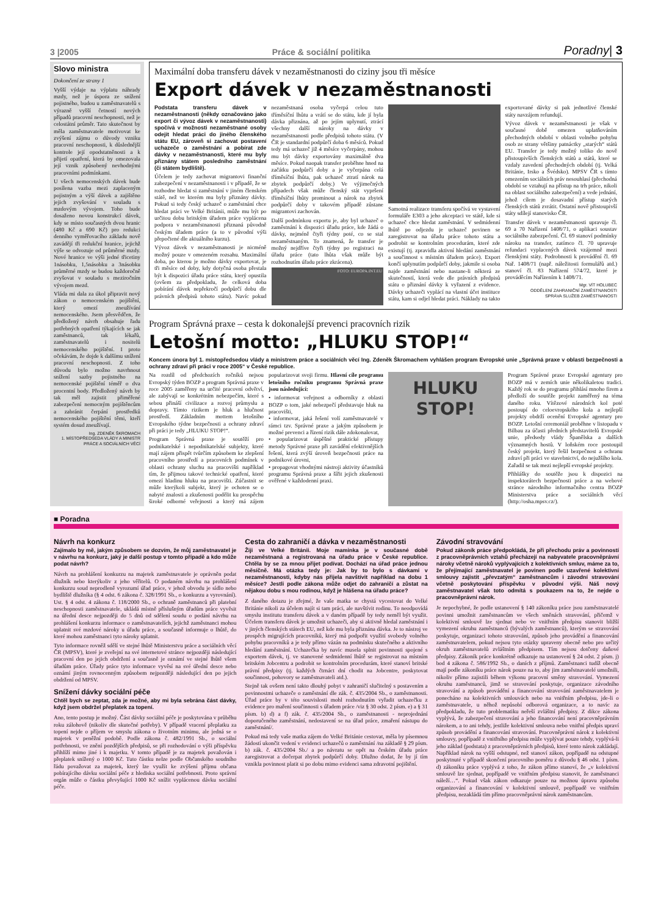3 |2005 Práce & sociální politika Poradny| 3
Slovo ministra
Dokončení ze strany 1
Vyšší výdaje na výplatu náhrady mzdy, než je úspora ze snížení pojistného, budou u zaměstnavatelů s výrazně vyšší četností nových případů pracovní neschopnosti, než je celostátní průměr. Tato skutečnost by měla zaměstnavatele motivovat ke zvýšení zájmu o důvody vzniku pracovní neschopnosti, k důslednější kontrole její opodstatněnosti a k přijetí opatření, která by omezovala její vznik způsobený nevhodnými pracovními podmínkami.
U všech nemocenských dávek bude posílena vazba mezi zaplaceným pojistným a výší dávek a zajištěno jejich zvyšování v souladu s mzdovým vývojem. Toho bude dosaženo novou konstrukcí dávek, kdy se místo současných dvou hranic (480 Kč a 690 Kč) pro redukci denního vyměřovacího základu nově zavádějí tři redukční hranice, jejichž výše se odvozuje od průměrné mzdy. Nové hranice ve výši jedné třicetiny 1násobku, 1,5násobku a 3násobku průměrné mzdy se budou každoročně zvyšovat v souladu s meziročním vývojem mezd.
Vláda mi dala za úkol připravit nový zákon o nemocenském pojištění, který omezí zneužívání nemocenského. Jsem přesvědčen, že předložený návrh obsahuje řadu potřebných opatření týkajících se jak zaměstnanců, tak lékařů, zaměstnavatelů i nositelů nemocenského pojištění. I proto očekávám, že dojde k dalšímu snížení pracovní neschopnosti. Z toho důvodu bylo možno navrhnout snížení sazby pojistného na nemocenské pojištění téměř o dva procentní body. Předložený návrh by tak měl zajistit přiměřené zabezpečení nemocným pojištěncům a zabránit čerpání prostředků nemocenského pojištění těmi, kteří systém dosud zneužívají.
Ing. ZDENĚK ŠKROMACH
1. MÍSTOPŘEDSEDA VLÁDY A MINISTR PRÁCE A SOCIÁLNÍCH VĚCÍ
Maximální doba transferu dávek v nezaměstnanosti do ciziny jsou tři měsíce
Export dávek v nezaměstnanosti
Podstata transferu dávek v nezaměstnanosti (někdy označováno jako export či vývoz dávek v nezaměstnanosti) spočívá v možnosti nezaměstnané osoby odejít hledat práci do jiného členského státu EU, zároveň si zachovat postavení uchazeče o zaměstnání a pobírat zde dávky v nezaměstnanosti, které mu byly přiznány státem posledního zaměstnání (či státem bydliště).
Účelem je tedy zachovat migrantovi finanční zabezpečení v nezaměstnanosti i v případě, že se rozhodne hledat si zaměstnání v jiném členském státě, než ve kterém mu byly přiznány dávky. Pokud si tedy český uchazeč o zaměstnání chce hledat práci ve Velké Británii, může mu být po určitou dobu britským úřadem práce vyplácena podpora v nezaměstnanosti přiznaná původně českým úřadem práce (a to v původní výši přepočtené dle aktuálního kurzu).
Vývoz dávek v nezaměstnanosti je nicméně možný pouze v omezeném rozsahu. Maximální doba, po kterou je možno dávky exportovat, je tři měsíce od doby, kdy dotyčná osoba přestala být k dispozici úřadu práce státu, který opustila (ovšem za předpokladu, že celková doba pobírání dávek nepřekročí podpůrčí dobu dle právních předpisů tohoto státu). Navíc pokud nezaměstnaná osoba vyčerpá celou tuto tříměsíční lhůtu a vrátí se do státu, kde jí byla dávka přiznána, až po jejím uplynutí, ztrácí všechny další nároky na dávky v nezaměstnanosti podle předpisů tohoto státu. (V ČR je standardní podpůrčí doba 6 měsíců. Pokud tedy má uchazeč již 4 měsíce vyčerpány, mohou mu být dávky exportovány maximálně dva měsíce. Pokud naopak transfer proběhne hned na začátku podpůrčí doby a je vyčerpána celá tříměsíční lhůta, pak uchazeč ztratí nárok na zbytek podpůrčí doby.) Ve výjimečných případech však může členský stát vypršení tříměsíční lhůty prominout a nárok na zbytek podpůrčí doby v takovém případě zůstane migrantovi zachován.
Další podmínkou exportu je, aby byl uchazeč o zaměstnání k dispozici úřadu práce, kde žádá o dávky, nejméně čtyři týdny poté, co se stal nezaměstnaným. To znamená, že transfer je možný nejdříve čtyři týdny po registraci na úřadu práce (tato lhůta však může být rozhodnutím úřadu práce zkrácena).
FOTO: EUROPA.INT.EU
Samotná realizace transferu spočívá ve vystavení formuláře E303 a jeho akceptaci ve státě, kde si uchazeč chce hledat zaměstnání. V sedmidenní lhůtě po odjezdu je uchazeč povinen se zaregistrovat na úřadu práce tohoto státu a podrobit se kontrolním procedurám, které zde existují (tj. zpravidla aktivní hledání zaměstnání a součinnost s místním úřadem práce). Export končí uplynutím podpůrčí doby, jakmile si osoba najde zaměstnání nebo nastane-li některá ze skutečností, která vede dle právních předpisů státu o přiznání dávky k vyřazení z evidence. Dávky uchazeči vyplácí na vlastní účet instituce státu, kam si odjel hledat práci. Náklady na takto exportované dávky si pak jednotlivé členské státy navzájem refundují.
Vývoz dávek v nezaměstnanosti je však v současné době omezen uplatňováním přechodných období v oblasti volného pohybu osob ze strany většiny patnáctky „starých“ států EU. Transfer je tedy možný toliko do nově přistoupivších členských států a států, které se vzdaly zavedení přechodných období (tj. Velká Británie, Irsko a Švédsko). MPSV ČR s tímto omezením sociálních práv nesouhlasí (přechodná období se vztahují na přístup na trh práce, nikoli na oblast sociálního zabezpečení) a vede jednání, jehož cílem je dosavadní přístup starých členských států zvrátit. Ostatní nově přistoupivší státy sdílejí stanovisko ČR.
Transfer dávek v nezaměstnanosti upravuje čl. 69 a 70 Nařízení 1408/71, o aplikaci soustav sociálního zabezpečení. Čl. 69 stanoví podmínky nároku na transfer, zatímco čl. 70 upravuje refundaci vyplacených dávek vzájemně mezi členskými státy. Podrobnosti k provádění čl. 69 Nař. 1408/71 (např. náležitosti formulářů atd.) stanoví čl. 83 Nařízení 574/72, které je prováděcím Nařízením k 1408/71.
Mgr. VÍT HOLUBEC
ODDĚLENÍ ZAHRANIČNÍ ZAMĚSTNANOSTI
SPRÁVA SLUŽEB ZAMĚSTNANOSTI
Program Správná praxe – cesta k dokonalejší prevenci pracovních rizik
Letošní motto: „HLUKU STOP!“
Koncem února byl 1. místopředsedou vlády a ministrem práce a sociálních věcí Ing. Zdeněk Škromachem vyhlášen program Evropské unie „Správná praxe v oblasti bezpečnosti a ochrany zdraví při práci v roce 2005“ v České republice.
Na rozdíl od předchozích ročníků nejsou Evropský týden BOZP a program Správná praxe v roce 2005 zaměřeny na určité pracovní odvětví, ale zabývají se konkrétním nebezpečím, které s sebou přináší civilizace a rozvoj průmyslu a dopravy. Tímto rizikem je hluk a hlučnost prostředí. Základním mottem letošního Evropského týdne bezpečnosti a ochrany zdraví při práci je tedy „HLUKU STOP!“.
Program Správná praxe je soutěží pro podnikatelské i nepodnikatelské subjekty, které mají zájem přispět tvůrčím způsobem ke zlepšení pracovního prostředí a pracovních podmínek v oblasti ochrany sluchu na pracovišti například tím, že přijmou takové technické opatření, které omezí hladinu hluku na pracovišti. Zúčastnit se může kterýkoli subjekt, který je ochoten se o nabyté znalosti a zkušenosti podělit ku prospěchu široké odborné veřejnosti a který má zájem popularizovat svoji firmu. Hlavní cíle programu letošního ročníku programu Správná praxe jsou následující:
• informovat veřejnost a odborníky z oblasti BOZP o tom, jaké nebezpečí představuje hluk na pracovišti,
• informovat, jaká řešení volí zaměstnavatelé v rámci tzv. Správné praxe a jakým způsobem je možné prevenci a řízení rizik dále zdokonalovat,
• popularizovat úspěšné praktické přístupy metody Správné praxe při zavádění efektivnějších řešení, která zvýší úroveň bezpečnosti práce na podnikové úrovni,
• propagovat vhodnými nástroji aktivity účastníků programu Správná praxe a šířit jejich zkušenosti ověřené v každodenní praxi.
HLUKU
STOP!
Program Správné praxe Evropské agentury pro BOZP má v zemích unie několikaletou tradici. Každý rok se do programu přihlásí mnoho firem a předloží do soutěže projekt zaměřený na téma daného roku. Vítězové národních kol poté postoupí do celoevropského kola a nejlepší projekty obdrží ocenění Evropské agentury pro BOZP. Letošní ceremoniál proběhne v listopadu v Bilbau za účasti předních představitelů Evropské unie, předsedy vlády Španělska a dalších významných hostů. V loňském roce postoupil český projekt, který řešil bezpečnost a ochranu zdraví při práci ve stavebnictví, do nejužšího kola. Zařadil se tak mezi nejlepší evropské projekty.
Přihlášky do soutěže jsou k dispozici na inspektorátech bezpečnosti práce a na webové stránce národního informačního centra BOZP Ministerstva práce a sociálních věcí (http://osha.mpsv.cz/).
■ Poradna
Návrh na konkurz
Zajímalo by mě, jakým způsobem se dozvím, že můj zaměstnavatel je v návrhu na konkurz, jaký je další postup v tomto případě a kdo může podat návrh?
Návrh na prohlášení konkurzu na majetek zaměstnavatele je oprávněn podat dlužník nebo kterýkoliv z jeho věřitelů. O podaném návrhu na prohlášení konkurzu soud neprodleně vyrozumí úřad práce, v jehož obvodu je sídlo nebo bydliště dlužníka (§ 4 odst. 6 zákona č. 328/1991 Sb., o konkurzu a vyrovnání). Ust. § 4 odst. 4 zákona č. 118/2000 Sb., o ochraně zaměstnanců při platební neschopnosti zaměstnavatele, ukládá místně příslušným úřadům práce vyvěsit na úřední desce nejpozději do 5 dnů od sdělení soudu o podání návrhu na prohlášení konkurzu informace o zaměstnavatelích, jejichž zaměstnanci mohou uplatnit své mzdové nároky u úřadu práce, a současně informuje o lhůtě, do které mohou zaměstnanci tyto nároky uplatnit.
Tyto informace rovněž sdělí ve stejné lhůtě Ministerstvu práce a sociálních věcí ČR (MPSV), které je zveřejní na své internetové stránce nejpozději následující pracovní den po jejich obdržení a současně je oznámí ve stejné lhůtě všem úřadům práce. Úřady práce tyto informace vyvěsí na své úřední desce nebo oznámí jiným rovnocenným způsobem nejpozději následující den po jejich obdržení od MPSV.
Snížení dávky sociální péče
Chtěl bych se zeptat, zda je možné, aby mi byla sebrána část dávky, když jsem obdržel přeplatek za topení.
Ano, tento postup je možný. Část dávky sociální péče je poskytována v průběhu roku zálohově (nikoliv dle skutečné potřeby). V případě vracení přeplatku za topení nejde o příjem ve smyslu zákona o životním minimu, ale jedná se o majetek v peněžní podobě. Podle zákona č. 482/1991 Sb., o sociální potřebnosti, ve znění pozdějších předpisů, se při rozhodování o výši příspěvku přihlíží mimo jiné i k majetku. V tomto případě je za majetek považován i přeplatek snížený o 1000 Kč. Tuto částku nelze podle Občanského soudního řádu považovat za majetek, který lze využít ke zvýšení příjmu občana pobírajícího dávku sociální péče z hlediska sociální potřebnosti. Proto správní orgán může o částku převyšující 1000 Kč snížit vyplácenou dávku sociální péče.
Cesta do zahraničí a dávka v nezaměstnanosti
Žiji ve Velké Británii. Moje maminka je v současné době nezaměstnaná a registrovaná na úřadu práce v České republice. Chtěla by se za mnou přijet podívat. Dochází na úřad práce jednou měsíčně. Má otázka tedy je: Jak by to bylo s dávkami v nezaměstnanosti, kdyby nás přijela navštívit například na dobu 1 měsíce? Jestli podle zákona může odjet do zahraničí a zůstat na nějakou dobu s mou rodinou, když je hlášena na úřadu práce?
Z daného dotazu je zřejmé, že vaše matka se chystá vycestovat do Velké Británie nikoli za účelem najít si tam práci, ale navštívit rodinu. To neodpovídá smyslu institutu transferu dávek a v daném případě by tedy neměl být využit. Účelem transferu dávek je umožnit uchazeči, aby si aktivně hledal zaměstnání i v jiných členských státech EU, než kde mu byla přiznána dávka. Je to nástroj ve prospěch migrujících pracovníků, který má podpořit využití svobody volného pohybu pracovníků a je tedy přímo vázán na podmínku skutečného a aktivního hledání zaměstnání. Uchazečka by navíc musela splnit povinnosti spojené s exportem dávek, tj. ve stanovené sedmidenní lhůtě se registrovat na místním britském Jobcentru a podrobit se kontrolním procedurám, které stanoví britské právní předpisy (tj. každých čtrnáct dní chodit na Jobcentre, poskytovat součinnost, pohovory se zaměstnavateli atd.).
Stejně tak ovšem není takto dlouhý pobyt v zahraničí slučitelný s postavením a povinnostmi uchazeče o zaměstnání dle zák. č. 435/2004 Sb., o zaměstnanosti. Úřad práce by v této souvislosti mohl rozhodnutím vyřadit uchazečku z evidence pro maření součinnosti s úřadem práce /viz § 30 odst. 2 písm. e) a § 31 písm. b) d) a f) zák. č. 435/2004 Sb., o zaměstnanosti - neprojednání doporučeného zaměstnání, nedostavení se na úřad práce, zmaření nástupu do zaměstnání/.
Pokud má tedy vaše matka zájem do Velké Británie cestovat, měla by písemnou žádostí ukončit vedení v evidenci uchazečů o zaměstnání /na základě § 29 písm. b) zák. č. 435/2004 Sb./ a po návratu se opět na českém úřadu práce zaregistrovat a dočerpat zbytek podpůrčí doby. Dlužno dodat, že by jí tím vznikla povinnost platit si po dobu mimo evidenci sama zdravotní pojištění.
Závodní stravování
Pokud zákoník práce předpokládá, že při přechodu práv a povinností z pracovněprávních vztahů přecházejí na nabyvatele pracovněprávní nároky včetně nároků vyplývajících z kolektivních smluv, máme za to, že přejímající zaměstnavatel je povinen podle uzavřené kolektivní smlouvy zajistit „převzatým“ zaměstnancům i závodní stravování včetně poskytování příspěvku v původní výši. Náš nový zaměstnavatel však toto odmítá s poukazem na to, že nejde o pracovněprávní nárok.
Je nepochybné, že podle ustanovení § 140 zákoníku práce jsou zaměstnavatelé povinni umožnit zaměstnancům ve všech směnách stravování, přičemž v kolektivní smlouvě lze sjednat nebo ve vnitřním předpisu stanovit bližší vymezení okruhu zaměstnanců (bývalých zaměstnanců), kterým se stravování poskytuje, organizaci tohoto stravování, způsob jeho provádění a financování zaměstnavatelem, pokud nejsou tyto otázky upraveny obecně nebo pro určitý okruh zaměstnavatelů zvláštním předpisem. Tím nejsou dotčeny daňové předpisy. Zákoník práce konkrétně odkazuje na ustanovení § 24 odst. 2 písm. j) bod 4 zákona č. 586/1992 Sb., o daních z příjmů. Zaměstnanci tudíž obecně mají podle zákoníku práce nárok pouze na to, aby jim zaměstnavatelé umožnili, nikoliv přímo zajistili během výkonu pracovní směny stravování. Vymezení okruhu zaměstnanců, jimž se stravování poskytuje, organizace závodního stravování a způsob provádění a financování stravování zaměstnavatelem je ponecháno na kolektivních smlouvách nebo na vnitřním předpisu, jde-li o zaměstnavatele, u něhož nepůsobí odborová organizace, a to navíc za předpokladu, že tuto problematiku neřeší zvláštní předpisy. Z dikce zákona vyplývá, že zabezpečení stravování a jeho financování není pracovněprávním nárokem, a to ani tehdy, jestliže kolektivní smlouva nebo vnitřní předpis upraví způsob provádění a financování stravování. Pracovněprávní nárok z kolektivní smlouvy, popřípadě z vnitřního předpisu může vyplývat pouze tehdy, vyplývá-li jeho základ (podstata) z pracovněprávních předpisů, které tento nárok zakládají. Například nárok na vyšší odstupné, než stanoví zákon, popřípadě na odstupné poskytnuté v případě skončení pracovního poměru z důvodu § 46 odst. 1 písm. d) zákoníku práce vyplývá z toho, že zákon přímo stanoví, že „v kolektivní smlouvě lze sjednat, popřípadě ve vnitřním předpisu stanovit, že zaměstnanci náleží…“. Pokud však zákon odkazuje pouze na možnou úpravu způsobu organizování a financování v kolektivní smlouvě, popřípadě ve vnitřním předpisu, nezakládá tím přímo pracovněprávní nárok zaměstnancům.